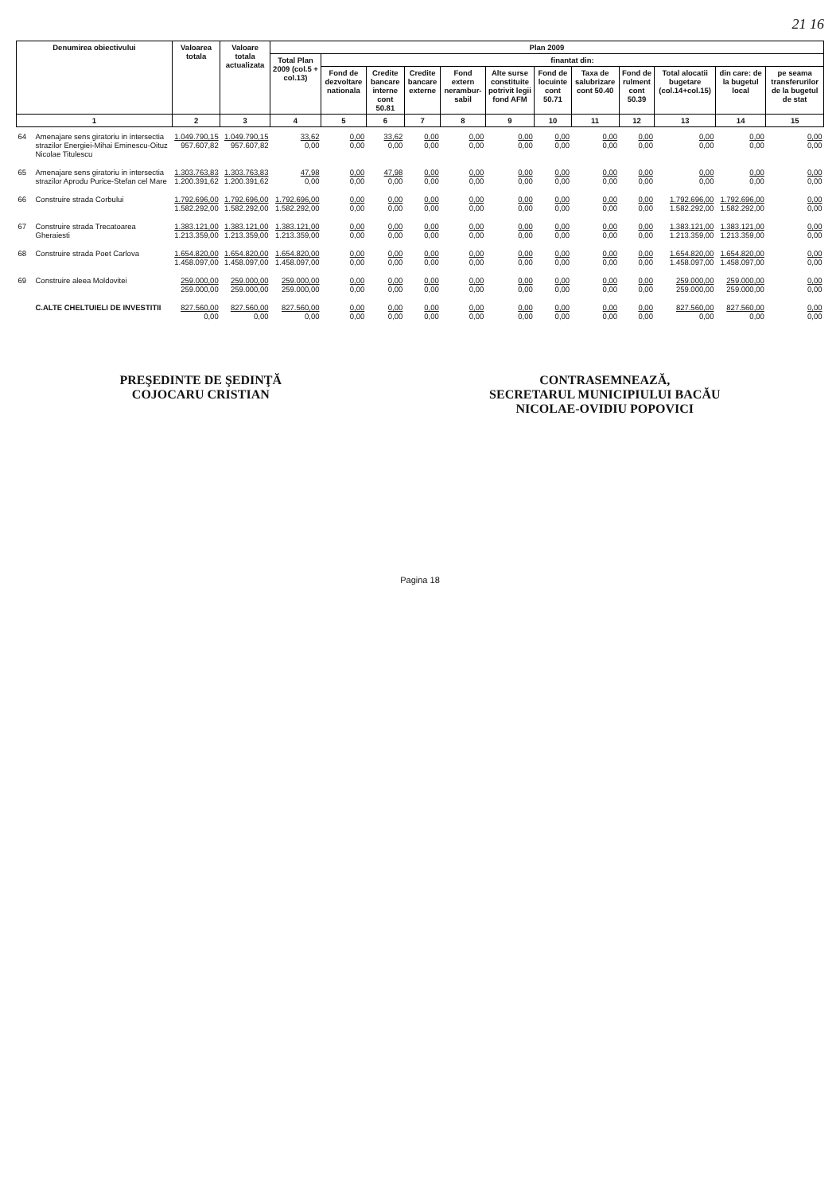21 16
| Denumirea obiectivului | | Valoarea totala | Valoare totala actualizata | Plan 2009 | | | | | | | | | | | |
| --- | --- | --- | --- | --- | --- | --- | --- | --- | --- | --- | --- | --- | --- | --- | --- |
| | | | | Total Plan 2009 (col.5 + col.13) | finantat din: | | | | | | | | | | |
| | | | | | Fond de dezvoltare nationala | Credite bancare interne cont 50.81 | Credite bancare externe | Fond extern nerambur-sabil | Alte surse constituite potrivit legii fond AFM | Fond de locuinte cont 50.71 | Taxa de salubrizare cont 50.40 | Fond de rulment cont 50.39 | Total alocatii bugetare (col.14+col.15) | din care: de la bugetul local | pe seama transferurilor de la bugetul de stat |
| 1 | | 2 | 3 | 4 | 5 | 6 | 7 | 8 | 9 | 10 | 11 | 12 | 13 | 14 | 15 |
| 64 | Amenajare sens giratoriu in intersectia strazilor Energiei-Mihai Eminescu-Oituz Nicolae Titulescu | 1.049.790,15 957.607,82 | 1.049.790,15 957.607,82 | 33,62 0,00 | 0,00 0,00 | 33,62 0,00 | 0,00 0,00 | 0,00 0,00 | 0,00 0,00 | 0,00 0,00 | 0,00 0,00 | 0,00 0,00 | 0,00 0,00 | 0,00 0,00 | 0,00 0,00 |
| 65 | Amenajare sens giratoriu in intersectia strazilor Aprodu Purice-Stefan cel Mare | 1.303.763,83 1.200.391,62 | 1.303.763,83 1.200.391,62 | 47,98 0,00 | 0,00 0,00 | 47,98 0,00 | 0,00 0,00 | 0,00 0,00 | 0,00 0,00 | 0,00 0,00 | 0,00 0,00 | 0,00 0,00 | 0,00 0,00 | 0,00 0,00 | 0,00 0,00 |
| 66 | Construire strada Corbului | 1.792.696,00 1.582.292,00 | 1.792.696,00 1.582.292,00 | 1.792.696,00 1.582.292,00 | 0,00 0,00 | 0,00 0,00 | 0,00 0,00 | 0,00 0,00 | 0,00 0,00 | 0,00 0,00 | 0,00 0,00 | 0,00 0,00 | 1.792.696,00 1.582.292,00 | 1.792.696,00 1.582.292,00 | 0,00 0,00 |
| 67 | Construire strada Trecatoarea Gheraiesti | 1.383.121,00 1.213.359,00 | 1.383.121,00 1.213.359,00 | 1.383.121,00 1.213.359,00 | 0,00 0,00 | 0,00 0,00 | 0,00 0,00 | 0,00 0,00 | 0,00 0,00 | 0,00 0,00 | 0,00 0,00 | 0,00 0,00 | 1.383.121,00 1.213.359,00 | 1.383.121,00 1.213.359,00 | 0,00 0,00 |
| 68 | Construire strada Poet Carlova | 1.654.820,00 1.458.097,00 | 1.654.820,00 1.458.097,00 | 1.654.820,00 1.458.097,00 | 0,00 0,00 | 0,00 0,00 | 0,00 0,00 | 0,00 0,00 | 0,00 0,00 | 0,00 0,00 | 0,00 0,00 | 0,00 0,00 | 1.654.820,00 1.458.097,00 | 1.654.820,00 1.458.097,00 | 0,00 0,00 |
| 69 | Construire aleea Moldovitei | 259.000,00 259.000,00 | 259.000,00 259.000,00 | 259.000,00 259.000,00 | 0,00 0,00 | 0,00 0,00 | 0,00 0,00 | 0,00 0,00 | 0,00 0,00 | 0,00 0,00 | 0,00 0,00 | 0,00 0,00 | 259.000,00 259.000,00 | 259.000,00 259.000,00 | 0,00 0,00 |
| | C.ALTE CHELTUIELI DE INVESTITII | 827.560,00 0,00 | 827.560,00 0,00 | 827.560,00 0,00 | 0,00 0,00 | 0,00 0,00 | 0,00 0,00 | 0,00 0,00 | 0,00 0,00 | 0,00 0,00 | 0,00 0,00 | 0,00 0,00 | 827.560,00 0,00 | 827.560,00 0,00 | 0,00 0,00 |
PREŞEDINTE DE ŞEDINŢĂ
COJOCARU CRISTIAN
CONTRASEMNEAZĂ,
SECRETARUL MUNICIPIULUI BACĂU
NICOLAE-OVIDIU POPOVICI
Pagina 18